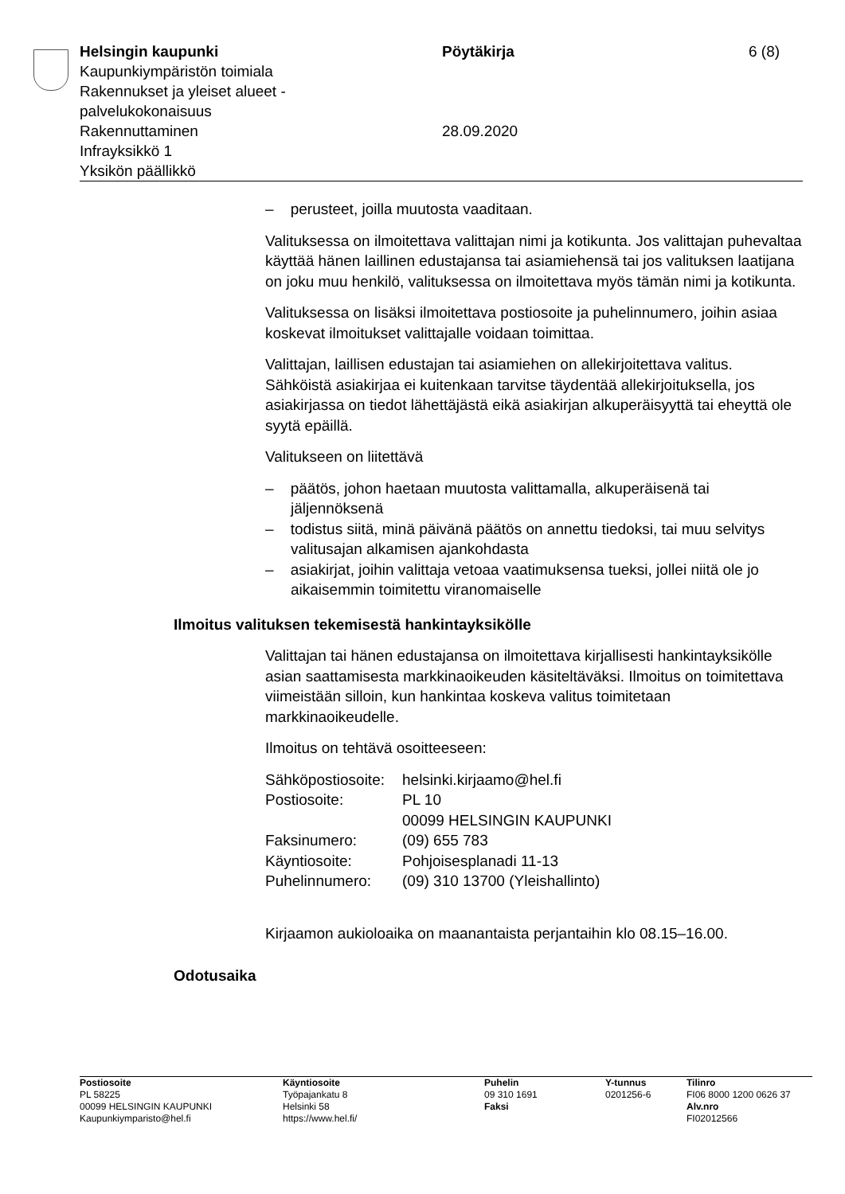Helsingin kaupunki
Kaupunkiympäristön toimiala
Rakennukset ja yleiset alueet -
palvelukokonaisuus
Rakennuttaminen
Infrayksikkö 1
Yksikön päällikkö
Pöytäkirja
28.09.2020
6 (8)
– perusteet, joilla muutosta vaaditaan.
Valituksessa on ilmoitettava valittajan nimi ja kotikunta. Jos valittajan puhevaltaa käyttää hänen laillinen edustajansa tai asiamiehensä tai jos valituksen laatijana on joku muu henkilö, valituksessa on ilmoitettava myös tämän nimi ja kotikunta.
Valituksessa on lisäksi ilmoitettava postiosoite ja puhelinnumero, joihin asiaa koskevat ilmoitukset valittajalle voidaan toimittaa.
Valittajan, laillisen edustajan tai asiamiehen on allekirjoitettava valitus. Sähköistä asiakirjaa ei kuitenkaan tarvitse täydentää allekirjoituksella, jos asiakirjassa on tiedot lähettäjästä eikä asiakirjan alkuperäisyyttä tai eheyttä ole syytä epäillä.
Valitukseen on liitettävä
– päätös, johon haetaan muutosta valittamalla, alkuperäisenä tai jäljennöksenä
– todistus siitä, minä päivänä päätös on annettu tiedoksi, tai muu selvitys valitusajan alkamisen ajankohdasta
– asiakirjat, joihin valittaja vetoaa vaatimuksensa tueksi, jollei niitä ole jo aikaisemmin toimitettu viranomaiselle
Ilmoitus valituksen tekemisestä hankintayksikölle
Valittajan tai hänen edustajansa on ilmoitettava kirjallisesti hankintayksikölle asian saattamisesta markkinaoikeuden käsiteltäväksi. Ilmoitus on toimitettava viimeistään silloin, kun hankintaa koskeva valitus toimitetaan markkinaoikeudelle.
Ilmoitus on tehtävä osoitteeseen:
| Sähköpostiosoite: | helsinki.kirjaamo@hel.fi |
| Postiosoite: | PL 10 00099 HELSINGIN KAUPUNKI |
| Faksinumero: | (09) 655 783 |
| Käyntiosoite: | Pohjoisesplanadi 11-13 |
| Puhelinnumero: | (09) 310 13700 (Yleishallinto) |
Kirjaamon aukioloaika on maanantaista perjantaihin klo 08.15–16.00.
Odotusaika
| Postiosoite PL 58225 00099 HELSINGIN KAUPUNKI Kaupunkiymparisto@hel.fi | Käyntiosoite Työpajankatu 8 Helsinki 58 https://www.hel.fi/ | Puhelin 09 310 1691 Faksi | Y-tunnus 0201256-6 | Tilinro FI06 8000 1200 0626 37 Alv.nro FI02012566 |